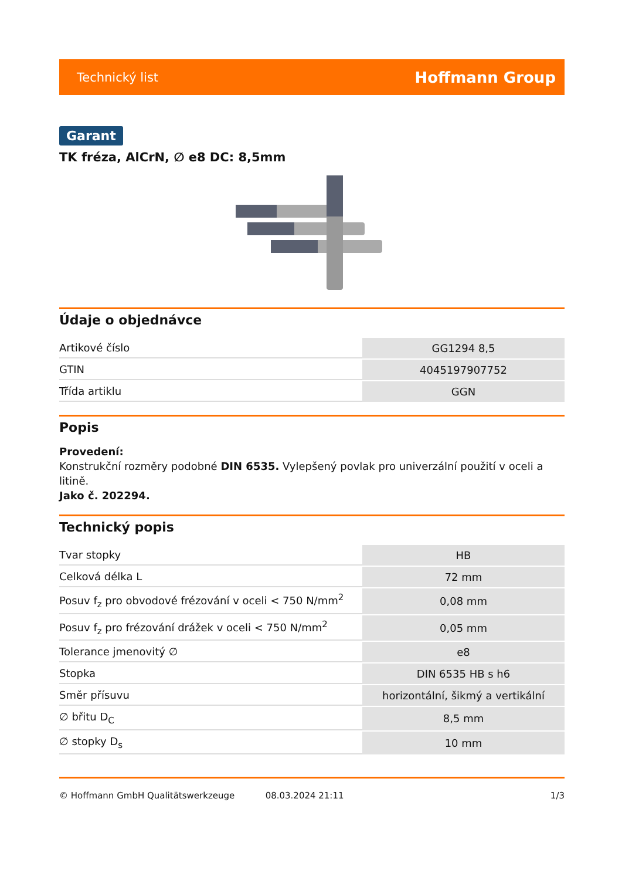Technický list Hoffmann Group
Garant
TK fréza, AlCrN, ∅ e8 DC: 8,5mm
Údaje o objednávce
| Artikové číslo | GG1294 8,5 |
| GTIN | 4045197907752 |
| Třída artiklu | GGN |
Popis
Provedení:
Konstrukční rozměry podobné DIN 6535. Vylepšený povlak pro univerzální použití v oceli a litině.
Jako č. 202294.
Technický popis
| Tvar stopky | HB |
| Celková délka L | 72 mm |
| Posuv f<sub>z</sub> pro obvodové frézování v oceli < 750 N/mm<sup>2</sup> | 0,08 mm |
| Posuv f<sub>z</sub> pro frézování drážek v oceli < 750 N/mm<sup>2</sup> | 0,05 mm |
| Tolerance jmenovitý ∅ | e8 |
| Stopka | DIN 6535 HB s h6 |
| Směr přísuvu | horizontální, šikmý a vertikální |
| ∅ břitu D<sub>C</sub> | 8,5 mm |
| ∅ stopky D<sub>s</sub> | 10 mm |
© Hoffmann GmbH Qualitätswerkzeuge 08.03.2024 21:11 1/3